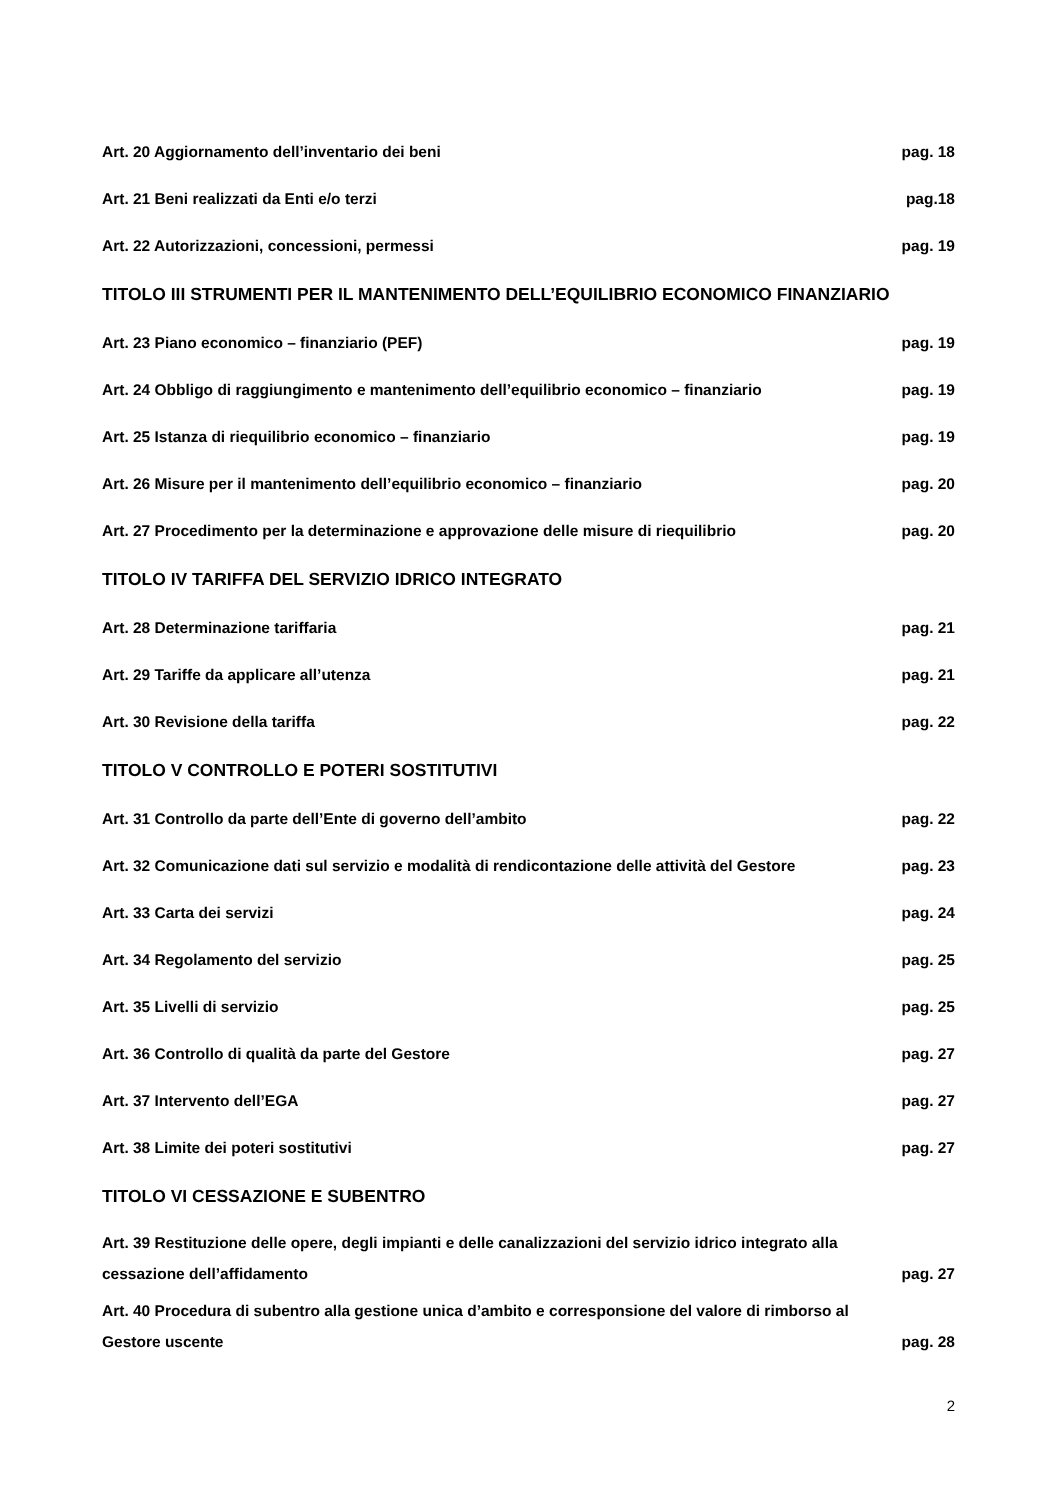Art. 20 Aggiornamento dell’inventario dei beni pag. 18
Art. 21 Beni realizzati da Enti e/o terzi pag.18
Art. 22 Autorizzazioni, concessioni, permessi pag. 19
TITOLO III STRUMENTI PER IL MANTENIMENTO DELL’EQUILIBRIO ECONOMICO FINANZIARIO
Art. 23 Piano economico – finanziario (PEF) pag. 19
Art. 24 Obbligo di raggiungimento e mantenimento dell’equilibrio economico – finanziario pag. 19
Art. 25 Istanza di riequilibrio economico – finanziario pag. 19
Art. 26 Misure per il mantenimento dell’equilibrio economico – finanziario pag. 20
Art. 27 Procedimento per la determinazione e approvazione delle misure di riequilibrio pag. 20
TITOLO IV TARIFFA DEL SERVIZIO IDRICO INTEGRATO
Art. 28 Determinazione tariffaria pag. 21
Art. 29 Tariffe da applicare all’utenza pag. 21
Art. 30 Revisione della tariffa pag. 22
TITOLO V CONTROLLO E POTERI SOSTITUTIVI
Art. 31 Controllo da parte dell’Ente di governo dell’ambito pag. 22
Art. 32 Comunicazione dati sul servizio e modalità di rendicontazione delle attività del Gestore pag. 23
Art. 33 Carta dei servizi pag. 24
Art. 34 Regolamento del servizio pag. 25
Art. 35 Livelli di servizio pag. 25
Art. 36 Controllo di qualità da parte del Gestore pag. 27
Art. 37 Intervento dell’EGA pag. 27
Art. 38 Limite dei poteri sostitutivi pag. 27
TITOLO VI CESSAZIONE E SUBENTRO
Art. 39 Restituzione delle opere, degli impianti e delle canalizzazioni del servizio idrico integrato alla
cessazione dell’affidamento pag. 27
Art. 40 Procedura di subentro alla gestione unica d’ambito e corresponsione del valore di rimborso al
Gestore uscente pag. 28
2